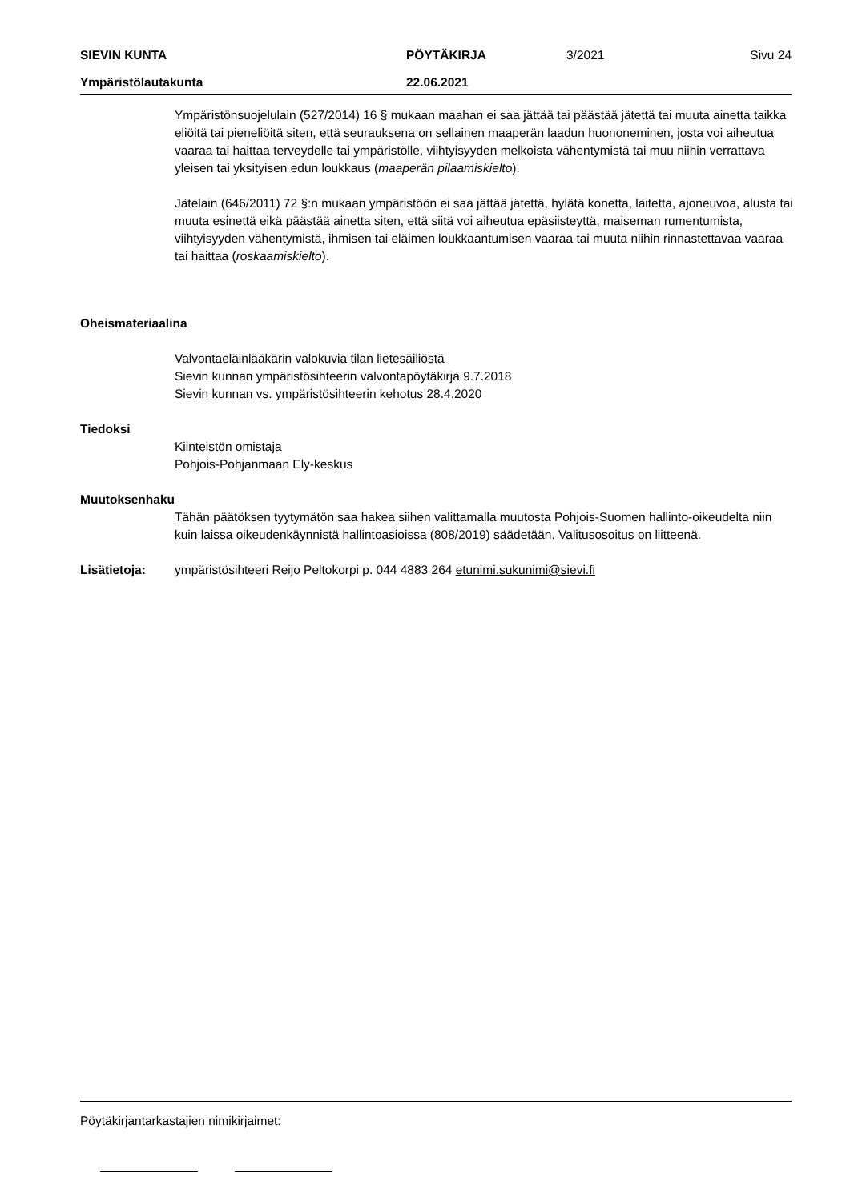SIEVIN KUNTA PÖYTÄKIRJA 3/2021 Sivu 24
Ympäristölautakunta 22.06.2021
Ympäristönsuojelulain (527/2014) 16 § mukaan maahan ei saa jättää tai päästää jätettä tai muuta ainetta taikka eliöitä tai pieneliöitä siten, että seurauksena on sellainen maaperän laadun huononeminen, josta voi aiheutua vaaraa tai haittaa terveydelle tai ympäristölle, viihtyisyyden melkoista vähentymistä tai muu niihin verrattava yleisen tai yksityisen edun loukkaus (maaperän pilaamiskielto).
Jätelain (646/2011) 72 §:n mukaan ympäristöön ei saa jättää jätettä, hylätä konetta, laitetta, ajoneuvoa, alusta tai muuta esinettä eikä päästää ainetta siten, että siitä voi aiheutua epäsiisteyttä, maiseman rumentumista, viihtyisyyden vähentymistä, ihmisen tai eläimen loukkaantumisen vaaraa tai muuta niihin rinnastettavaa vaaraa tai haittaa (roskaamiskielto).
Oheismateriaalina
Valvontaeläinlääkärin valokuvia tilan lietesäiliöstä
Sievin kunnan ympäristösihteerin valvontapöytäkirja 9.7.2018
Sievin kunnan vs. ympäristösihteerin kehotus 28.4.2020
Tiedoksi
Kiinteistön omistaja
Pohjois-Pohjanmaan Ely-keskus
Muutoksenhaku
Tähän päätöksen tyytymätön saa hakea siihen valittamalla muutosta Pohjois-Suomen hallinto-oikeudelta niin kuin laissa oikeudenkäynnistä hallintoasioissa (808/2019) säädetään. Valitusosoitus on liitteenä.
Lisätietoja: ympäristösihteeri Reijo Peltokorpi p. 044 4883 264 etunimi.sukunimi@sievi.fi
Pöytäkirjantarkastajien nimikirjaimet: